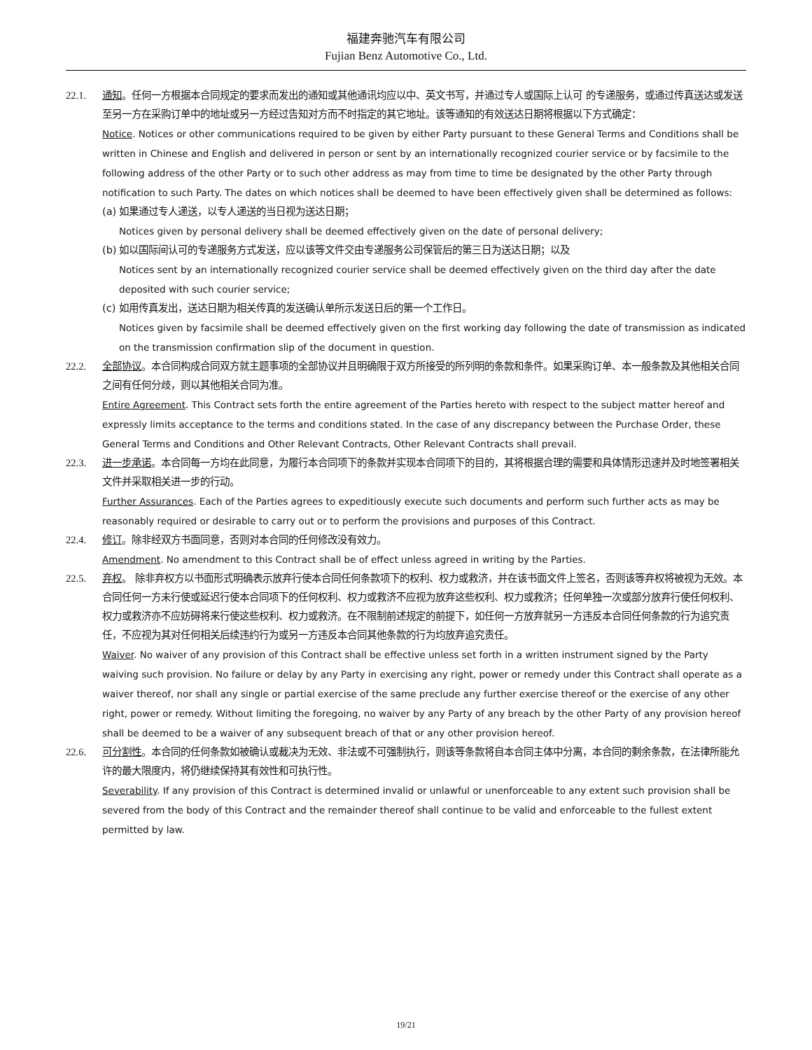福建奔驰汽车有限公司
Fujian Benz Automotive Co., Ltd.
22.1. 通知。任何一方根据本合同规定的要求而发出的通知或其他通讯均应以中、英文书写，并通过专人或国际上认可 的专递服务，或通过传真送达或发送至另一方在采购订单中的地址或另一方经过告知对方而不时指定的其它地址。该等通知的有效送达日期将根据以下方式确定：
Notice. Notices or other communications required to be given by either Party pursuant to these General Terms and Conditions shall be written in Chinese and English and delivered in person or sent by an internationally recognized courier service or by facsimile to the following address of the other Party or to such other address as may from time to time be designated by the other Party through notification to such Party. The dates on which notices shall be deemed to have been effectively given shall be determined as follows:
(a)
如果通过专人递送，以专人递送的当日视为送达日期；
Notices given by personal delivery shall be deemed effectively given on the date of personal delivery;
(b)
如以国际间认可的专递服务方式发送，应以该等文件交由专递服务公司保管后的第三日为送达日期；以及
Notices sent by an internationally recognized courier service shall be deemed effectively given on the third day after the date deposited with such courier service;
(c)
如用传真发出，送达日期为相关传真的发送确认单所示发送日后的第一个工作日。
Notices given by facsimile shall be deemed effectively given on the first working day following the date of transmission as indicated on the transmission confirmation slip of the document in question.
22.2. 全部协议。本合同构成合同双方就主题事项的全部协议并且明确限于双方所接受的所列明的条款和条件。如果采购订单、本一般条款及其他相关合同之间有任何分歧，则以其他相关合同为准。
Entire Agreement. This Contract sets forth the entire agreement of the Parties hereto with respect to the subject matter hereof and expressly limits acceptance to the terms and conditions stated. In the case of any discrepancy between the Purchase Order, these General Terms and Conditions and Other Relevant Contracts, Other Relevant Contracts shall prevail.
22.3. 进一步承诺。本合同每一方均在此同意，为履行本合同项下的条款并实现本合同项下的目的，其将根据合理的需要和具体情形迅速并及时地签署相关文件并采取相关进一步的行动。
Further Assurances. Each of the Parties agrees to expeditiously execute such documents and perform such further acts as may be reasonably required or desirable to carry out or to perform the provisions and purposes of this Contract.
22.4. 修订。除非经双方书面同意，否则对本合同的任何修改没有效力。
Amendment. No amendment to this Contract shall be of effect unless agreed in writing by the Parties.
22.5. 弃权。 除非弃权方以书面形式明确表示放弃行使本合同任何条款项下的权利、权力或救济，并在该书面文件上签名，否则该等弃权将被视为无效。本合同任何一方未行使或延迟行使本合同项下的任何权利、权力或救济不应视为放弃这些权利、权力或救济；任何单独一次或部分放弃行使任何权利、权力或救济亦不应妨碍将来行使这些权利、权力或救济。在不限制前述规定的前提下，如任何一方放弃就另一方违反本合同任何条款的行为追究责任，不应视为其对任何相关后续违约行为或另一方违反本合同其他条款的行为均放弃追究责任。
Waiver. No waiver of any provision of this Contract shall be effective unless set forth in a written instrument signed by the Party waiving such provision. No failure or delay by any Party in exercising any right, power or remedy under this Contract shall operate as a waiver thereof, nor shall any single or partial exercise of the same preclude any further exercise thereof or the exercise of any other right, power or remedy. Without limiting the foregoing, no waiver by any Party of any breach by the other Party of any provision hereof shall be deemed to be a waiver of any subsequent breach of that or any other provision hereof.
22.6. 可分割性。本合同的任何条款如被确认或裁决为无效、非法或不可强制执行，则该等条款将自本合同主体中分离，本合同的剩余条款，在法律所能允许的最大限度内，将仍继续保持其有效性和可执行性。
Severability. If any provision of this Contract is determined invalid or unlawful or unenforceable to any extent such provision shall be severed from the body of this Contract and the remainder thereof shall continue to be valid and enforceable to the fullest extent permitted by law.
19/21